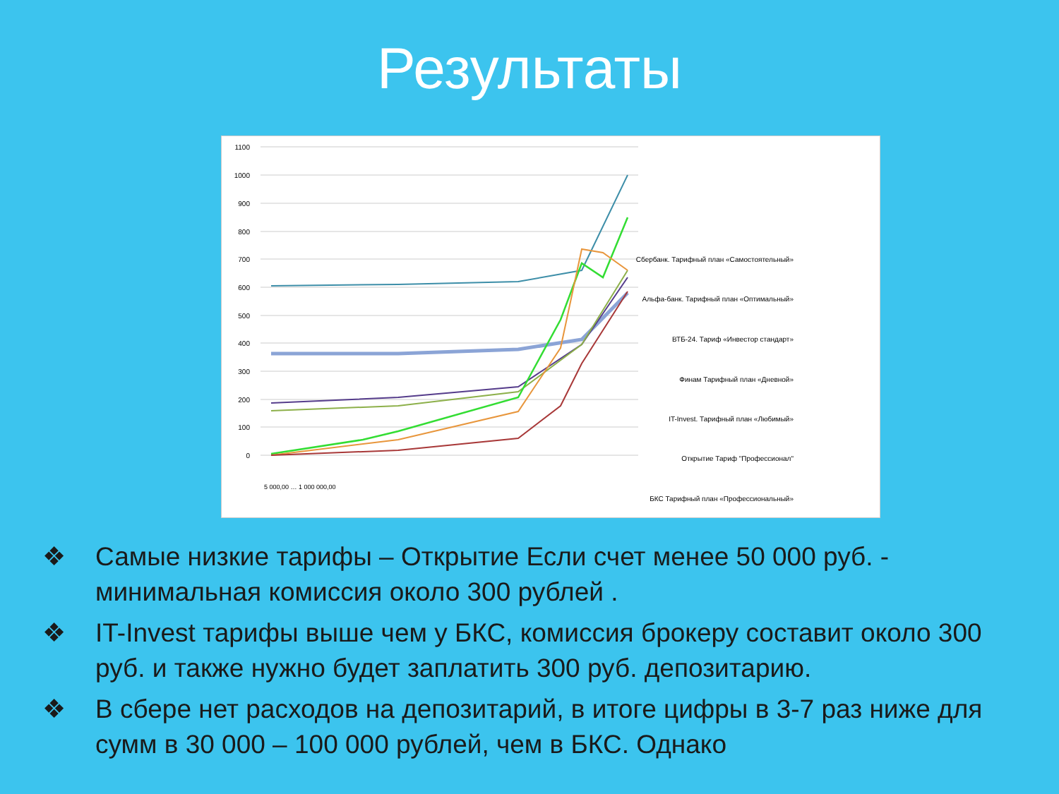Результаты
1100
1000
900
800
700
600
500
400
300
200
100
0
5 000,00 … 1 000 000,00
Сбербанк. Тарифный план «Самостоятельный»
Альфа-банк. Тарифный план «Оптимальный»
ВТБ-24. Тариф «Инвестор стандарт»
Финам Тарифный план «Дневной»
IT-Invest. Тарифный план «Любимый»
Открытие Тариф "Профессионал"
БКС Тарифный план «Профессиональный»
❖ Самые низкие тарифы – Открытие Если счет менее 50 000 руб. - минимальная комиссия около 300 рублей .
❖ IT-Invest тарифы выше чем у БКС, комиссия брокеру составит около 300 руб. и также нужно будет заплатить 300 руб. депозитарию.
❖ В сбере нет расходов на депозитарий, в итоге цифры в 3-7 раз ниже для сумм в 30 000 – 100 000 рублей, чем в БКС. Однако